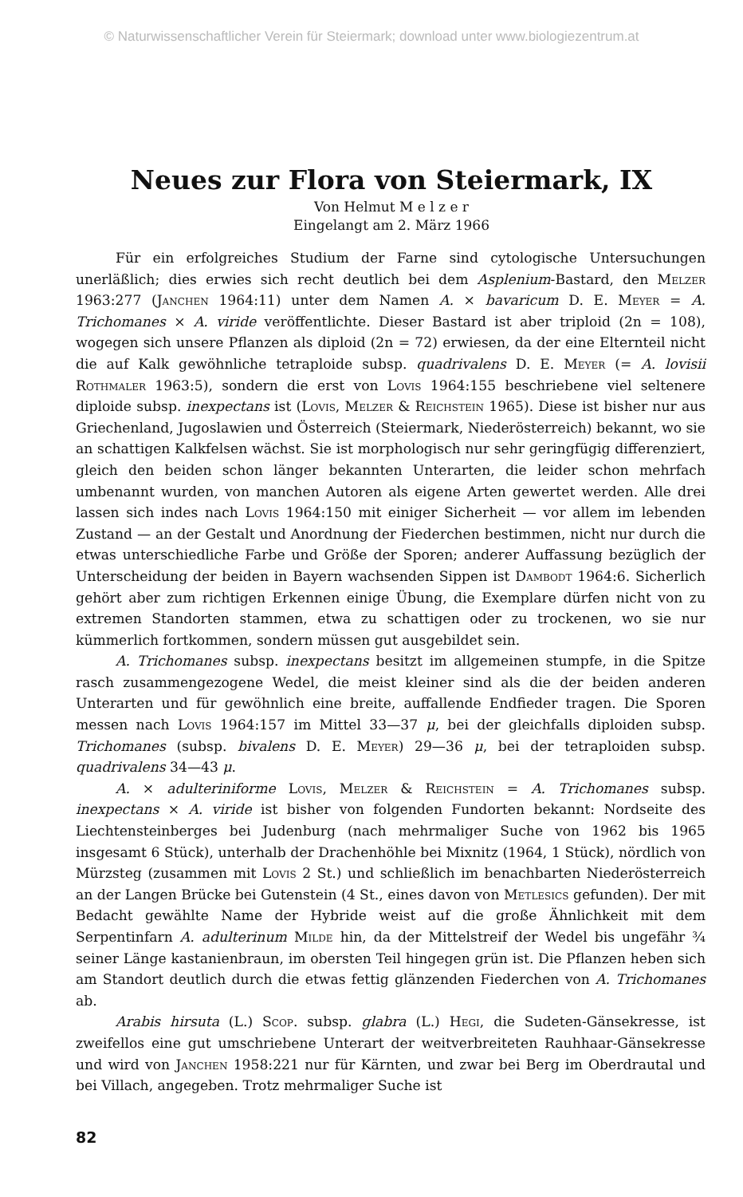© Naturwissenschaftlicher Verein für Steiermark; download unter www.biologiezentrum.at
Neues zur Flora von Steiermark, IX
Von Helmut M e l z e r
Eingelangt am 2. März 1966
Für ein erfolgreiches Studium der Farne sind cytologische Untersuchungen unerläßlich; dies erwies sich recht deutlich bei dem Asplenium-Bastard, den Melzer 1963:277 (Janchen 1964:11) unter dem Namen A. × bavaricum D. E. Meyer = A. Trichomanes × A. viride veröffentlichte. Dieser Bastard ist aber triploid (2n = 108), wogegen sich unsere Pflanzen als diploid (2n = 72) erwiesen, da der eine Elternteil nicht die auf Kalk gewöhnliche tetraploide subsp. quadrivalens D. E. Meyer (= A. lovisii Rothmaler 1963:5), sondern die erst von Lovis 1964:155 beschriebene viel seltenere diploide subsp. inexpectans ist (Lovis, Melzer & Reichstein 1965). Diese ist bisher nur aus Griechenland, Jugoslawien und Österreich (Steiermark, Niederösterreich) bekannt, wo sie an schattigen Kalkfelsen wächst. Sie ist morphologisch nur sehr geringfügig differenziert, gleich den beiden schon länger bekannten Unterarten, die leider schon mehrfach umbenannt wurden, von manchen Autoren als eigene Arten gewertet werden. Alle drei lassen sich indes nach Lovis 1964:150 mit einiger Sicherheit — vor allem im lebenden Zustand — an der Gestalt und Anordnung der Fiederchen bestimmen, nicht nur durch die etwas unterschiedliche Farbe und Größe der Sporen; anderer Auffassung bezüglich der Unterscheidung der beiden in Bayern wachsenden Sippen ist Dambodt 1964:6. Sicherlich gehört aber zum richtigen Erkennen einige Übung, die Exemplare dürfen nicht von zu extremen Standorten stammen, etwa zu schattigen oder zu trockenen, wo sie nur kümmerlich fortkommen, sondern müssen gut ausgebildet sein.
A. Trichomanes subsp. inexpectans besitzt im allgemeinen stumpfe, in die Spitze rasch zusammengezogene Wedel, die meist kleiner sind als die der beiden anderen Unterarten und für gewöhnlich eine breite, auffallende Endfieder tragen. Die Sporen messen nach Lovis 1964:157 im Mittel 33—37 μ, bei der gleichfalls diploiden subsp. Trichomanes (subsp. bivalens D. E. Meyer) 29—36 μ, bei der tetraploiden subsp. quadrivalens 34—43 μ.
A. × adulteriniforme Lovis, Melzer & Reichstein = A. Trichomanes subsp. inexpectans × A. viride ist bisher von folgenden Fundorten bekannt: Nordseite des Liechtensteinberges bei Judenburg (nach mehrmaliger Suche von 1962 bis 1965 insgesamt 6 Stück), unterhalb der Drachenhöhle bei Mixnitz (1964, 1 Stück), nördlich von Mürzsteg (zusammen mit Lovis 2 St.) und schließlich im benachbarten Niederösterreich an der Langen Brücke bei Gutenstein (4 St., eines davon von Metlesics gefunden). Der mit Bedacht gewählte Name der Hybride weist auf die große Ähnlichkeit mit dem Serpentinfarn A. adulterinum Milde hin, da der Mittelstreif der Wedel bis ungefähr ¾ seiner Länge kastanienbraun, im obersten Teil hingegen grün ist. Die Pflanzen heben sich am Standort deutlich durch die etwas fettig glänzenden Fiederchen von A. Trichomanes ab.
Arabis hirsuta (L.) Scop. subsp. glabra (L.) Hegi, die Sudeten-Gänsekresse, ist zweifellos eine gut umschriebene Unterart der weitverbreiteten Rauhhaar-Gänsekresse und wird von Janchen 1958:221 nur für Kärnten, und zwar bei Berg im Oberdrautal und bei Villach, angegeben. Trotz mehrmaliger Suche ist
82